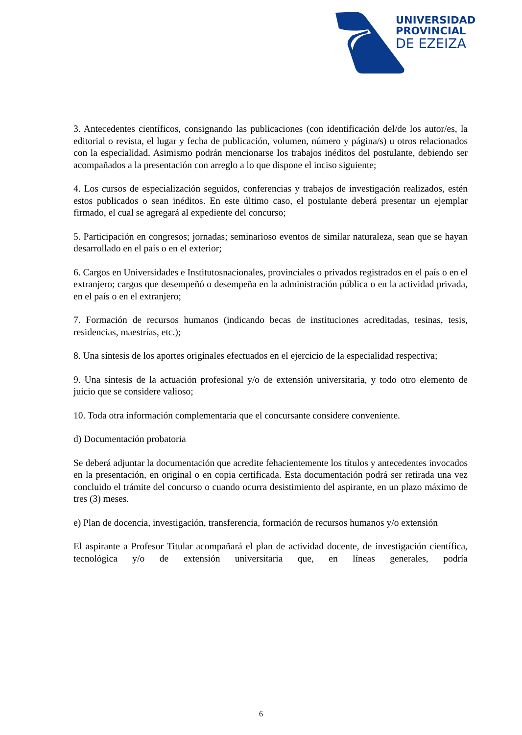UNIVERSIDAD
PROVINCIAL
DE EZEIZA
3. Antecedentes científicos, consignando las publicaciones (con identificación del/de los autor/es, la editorial o revista, el lugar y fecha de publicación, volumen, número y página/s) u otros relacionados con la especialidad. Asimismo podrán mencionarse los trabajos inéditos del postulante, debiendo ser acompañados a la presentación con arreglo a lo que dispone el inciso siguiente;
4. Los cursos de especialización seguidos, conferencias y trabajos de investigación realizados, estén estos publicados o sean inéditos. En este último caso, el postulante deberá presentar un ejemplar firmado, el cual se agregará al expediente del concurso;
5. Participación en congresos; jornadas; seminarioso eventos de similar naturaleza, sean que se hayan desarrollado en el país o en el exterior;
6. Cargos en Universidades e Institutosnacionales, provinciales o privados registrados en el país o en el extranjero; cargos que desempeñó o desempeña en la administración pública o en la actividad privada, en el país o en el extranjero;
7. Formación de recursos humanos (indicando becas de instituciones acreditadas, tesinas, tesis, residencias, maestrías, etc.);
8. Una síntesis de los aportes originales efectuados en el ejercicio de la especialidad respectiva;
9. Una síntesis de la actuación profesional y/o de extensión universitaria, y todo otro elemento de juicio que se considere valioso;
10. Toda otra información complementaria que el concursante considere conveniente.
d) Documentación probatoria
Se deberá adjuntar la documentación que acredite fehacientemente los títulos y antecedentes invocados en la presentación, en original o en copia certificada. Esta documentación podrá ser retirada una vez concluido el trámite del concurso o cuando ocurra desistimiento del aspirante, en un plazo máximo de tres (3) meses.
e) Plan de docencia, investigación, transferencia, formación de recursos humanos y/o extensión
El aspirante a Profesor Titular acompañará el plan de actividad docente, de investigación científica, tecnológica y/o de extensión universitaria que, en líneas generales, podría
6